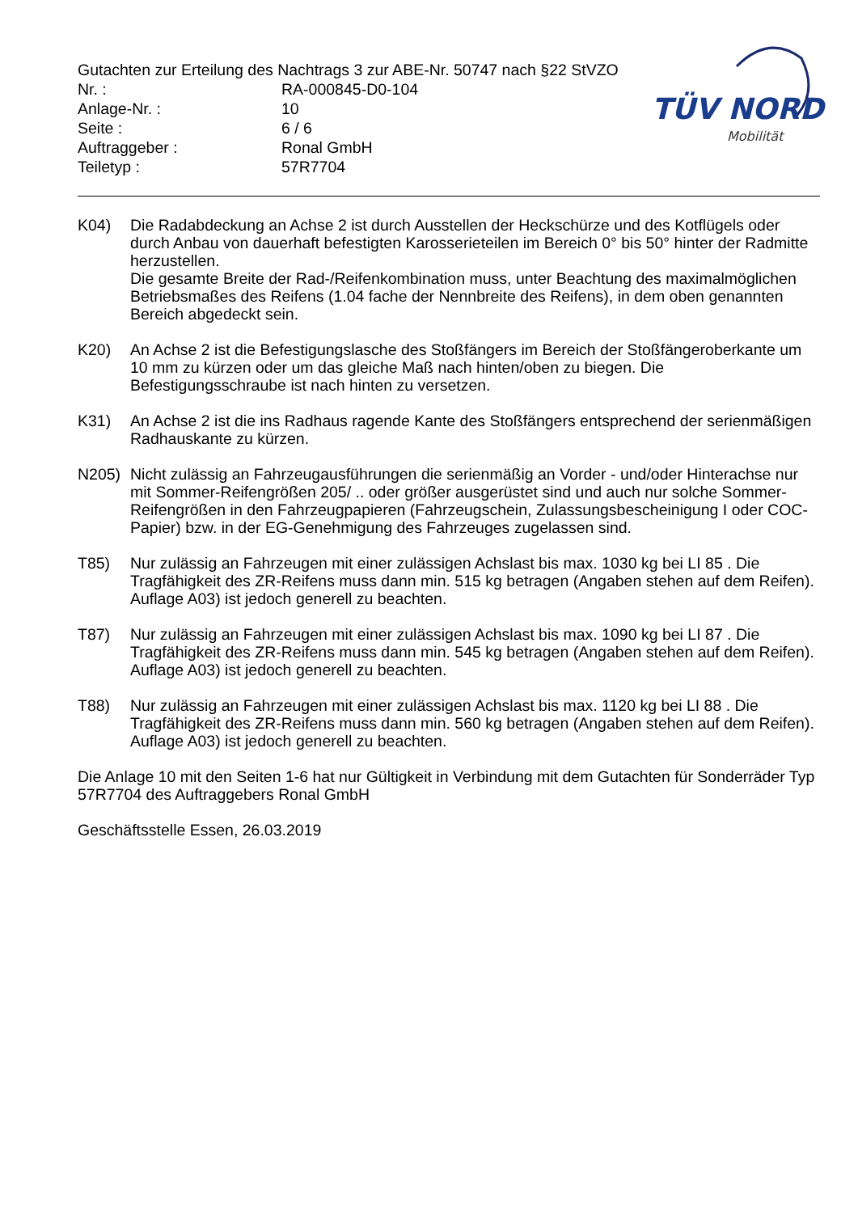TÜV NORD
Mobilität
Gutachten zur Erteilung des Nachtrags 3 zur ABE-Nr. 50747 nach §22 StVZO
Nr. : RA-000845-D0-104
Anlage-Nr. : 10
Seite : 6 / 6
Auftraggeber : Ronal GmbH
Teiletyp : 57R7704
K04) Die Radabdeckung an Achse 2 ist durch Ausstellen der Heckschürze und des Kotflügels oder durch Anbau von dauerhaft befestigten Karosserieteilen im Bereich 0° bis 50° hinter der Radmitte herzustellen.
Die gesamte Breite der Rad-/Reifenkombination muss, unter Beachtung des maximalmöglichen Betriebsmaßes des Reifens (1.04 fache der Nennbreite des Reifens), in dem oben genannten Bereich abgedeckt sein.
K20) An Achse 2 ist die Befestigungslasche des Stoßfängers im Bereich der Stoßfängeroberkante um 10 mm zu kürzen oder um das gleiche Maß nach hinten/oben zu biegen. Die Befestigungsschraube ist nach hinten zu versetzen.
K31) An Achse 2 ist die ins Radhaus ragende Kante des Stoßfängers entsprechend der serienmäßigen Radhauskante zu kürzen.
N205) Nicht zulässig an Fahrzeugausführungen die serienmäßig an Vorder - und/oder Hinterachse nur mit Sommer-Reifengrößen 205/ .. oder größer ausgerüstet sind und auch nur solche Sommer-Reifengrößen in den Fahrzeugpapieren (Fahrzeugschein, Zulassungsbescheinigung I oder COC- Papier) bzw. in der EG-Genehmigung des Fahrzeuges zugelassen sind.
T85) Nur zulässig an Fahrzeugen mit einer zulässigen Achslast bis max. 1030 kg bei LI 85 . Die Tragfähigkeit des ZR-Reifens muss dann min. 515 kg betragen (Angaben stehen auf dem Reifen). Auflage A03) ist jedoch generell zu beachten.
T87) Nur zulässig an Fahrzeugen mit einer zulässigen Achslast bis max. 1090 kg bei LI 87 . Die Tragfähigkeit des ZR-Reifens muss dann min. 545 kg betragen (Angaben stehen auf dem Reifen). Auflage A03) ist jedoch generell zu beachten.
T88) Nur zulässig an Fahrzeugen mit einer zulässigen Achslast bis max. 1120 kg bei LI 88 . Die Tragfähigkeit des ZR-Reifens muss dann min. 560 kg betragen (Angaben stehen auf dem Reifen). Auflage A03) ist jedoch generell zu beachten.
Die Anlage 10 mit den Seiten 1-6 hat nur Gültigkeit in Verbindung mit dem Gutachten für Sonderräder Typ 57R7704 des Auftraggebers Ronal GmbH
Geschäftsstelle Essen, 26.03.2019